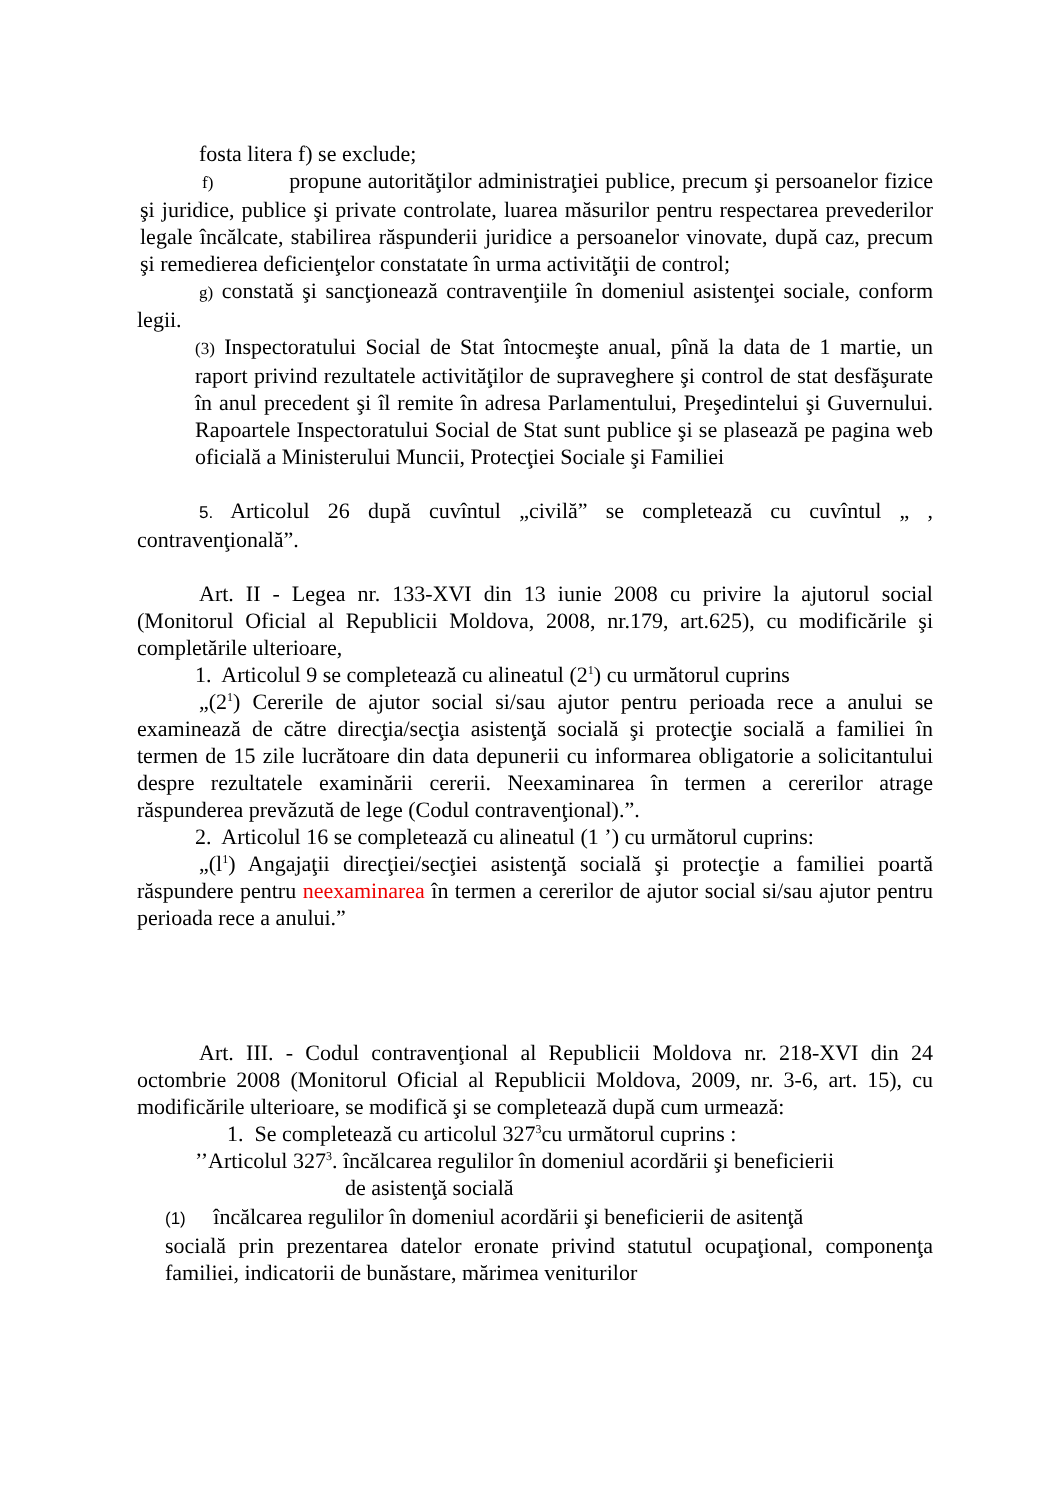fosta litera f) se exclude;
f) propune autorităţilor administraţiei publice, precum şi persoanelor fizice şi juridice, publice şi private controlate, luarea măsurilor pentru respectarea prevederilor legale încălcate, stabilirea răspunderii juridice a persoanelor vinovate, după caz, precum şi remedierea deficienţelor constatate în urma activităţii de control;
g) constată şi sancţionează contravenţiile în domeniul asistenţei sociale, conform legii.
(3) Inspectoratului Social de Stat întocmeşte anual, pînă la data de 1 martie, un raport privind rezultatele activităţilor de supraveghere şi control de stat desfăşurate în anul precedent şi îl remite în adresa Parlamentului, Preşedintelui şi Guvernului. Rapoartele Inspectoratului Social de Stat sunt publice şi se plasează pe pagina web oficială a Ministerului Muncii, Protecţiei Sociale şi Familiei
5. Articolul 26 după cuvîntul „civilă” se completează cu cuvîntul „ , contravenţională”.
Art. II - Legea nr. 133-XVI din 13 iunie 2008 cu privire la ajutorul social (Monitorul Oficial al Republicii Moldova, 2008, nr.179, art.625), cu modificările şi completările ulterioare,
1. Articolul 9 se completează cu alineatul (2<sup>1</sup>) cu următorul cuprins
„(2<sup>1</sup>) Cererile de ajutor social si/sau ajutor pentru perioada rece a anului se examinează de către direcţia/secţia asistenţă socială şi protecţie socială a familiei în termen de 15 zile lucrătoare din data depunerii cu informarea obligatorie a solicitantului despre rezultatele examinării cererii. Neexaminarea în termen a cererilor atrage răspunderea prevăzută de lege (Codul contravenţional).”.
2. Articolul 16 se completează cu alineatul (1 ’) cu următorul cuprins:
„(l<sup>1</sup>) Angajaţii direcţiei/secţiei asistenţă socială şi protecţie a familiei poartă răspundere pentru neexaminarea în termen a cererilor de ajutor social si/sau ajutor pentru perioada rece a anului.”
Art. III. - Codul contravenţional al Republicii Moldova nr. 218-XVI din 24 octombrie 2008 (Monitorul Oficial al Republicii Moldova, 2009, nr. 3-6, art. 15), cu modificările ulterioare, se modifică şi se completează după cum urmează:
1. Se completează cu articolul 327<sup>3</sup>cu următorul cuprins :
’’Articolul 327<sup>3</sup>. încălcarea regulilor în domeniul acordării şi beneficierii
de asistenţă socială
(1) încălcarea regulilor în domeniul acordării şi beneficierii de asitenţă
socială prin prezentarea datelor eronate privind statutul ocupaţional, componenţa familiei, indicatorii de bunăstare, mărimea veniturilor